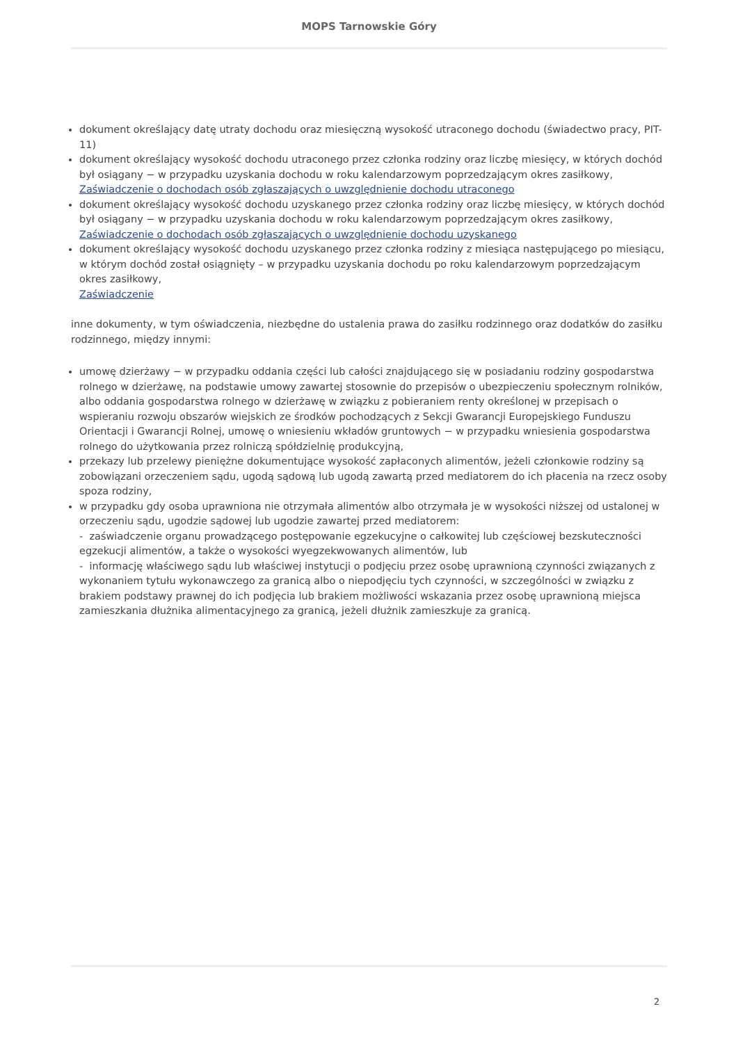MOPS Tarnowskie Góry
dokument określający datę utraty dochodu oraz miesięczną wysokość utraconego dochodu (świadectwo pracy, PIT-11)
dokument określający wysokość dochodu utraconego przez członka rodziny oraz liczbę miesięcy, w których dochód był osiągany − w przypadku uzyskania dochodu w roku kalendarzowym poprzedzającym okres zasiłkowy,
Zaświadczenie o dochodach osób zgłaszających o uwzględnienie dochodu utraconego
dokument określający wysokość dochodu uzyskanego przez członka rodziny oraz liczbę miesięcy, w których dochód był osiągany − w przypadku uzyskania dochodu w roku kalendarzowym poprzedzającym okres zasiłkowy,
Zaświadczenie o dochodach osób zgłaszających o uwzględnienie dochodu uzyskanego
dokument określający wysokość dochodu uzyskanego przez członka rodziny z miesiąca następującego po miesiącu, w którym dochód został osiągnięty – w przypadku uzyskania dochodu po roku kalendarzowym poprzedzającym okres zasiłkowy,
Zaświadczenie
inne dokumenty, w tym oświadczenia, niezbędne do ustalenia prawa do zasiłku rodzinnego oraz dodatków do zasiłku rodzinnego, między innymi:
umowę dzierżawy − w przypadku oddania części lub całości znajdującego się w posiadaniu rodziny gospodarstwa rolnego w dzierżawę, na podstawie umowy zawartej stosownie do przepisów o ubezpieczeniu społecznym rolników, albo oddania gospodarstwa rolnego w dzierżawę w związku z pobieraniem renty określonej w przepisach o wspieraniu rozwoju obszarów wiejskich ze środków pochodzących z Sekcji Gwarancji Europejskiego Funduszu Orientacji i Gwarancji Rolnej, umowę o wniesieniu wkładów gruntowych − w przypadku wniesienia gospodarstwa rolnego do użytkowania przez rolniczą spółdzielnię produkcyjną,
przekazy lub przelewy pieniężne dokumentujące wysokość zapłaconych alimentów, jeżeli członkowie rodziny są zobowiązani orzeczeniem sądu, ugodą sądową lub ugodą zawartą przed mediatorem do ich płacenia na rzecz osoby spoza rodziny,
w przypadku gdy osoba uprawniona nie otrzymała alimentów albo otrzymała je w wysokości niższej od ustalonej w orzeczeniu sądu, ugodzie sądowej lub ugodzie zawartej przed mediatorem:
- zaświadczenie organu prowadzącego postępowanie egzekucyjne o całkowitej lub częściowej bezskuteczności egzekucji alimentów, a także o wysokości wyegzekwowanych alimentów, lub
- informację właściwego sądu lub właściwej instytucji o podjęciu przez osobę uprawnioną czynności związanych z wykonaniem tytułu wykonawczego za granicą albo o niepodjęciu tych czynności, w szczególności w związku z brakiem podstawy prawnej do ich podjęcia lub brakiem możliwości wskazania przez osobę uprawnioną miejsca zamieszkania dłużnika alimentacyjnego za granicą, jeżeli dłużnik zamieszkuje za granicą.
2